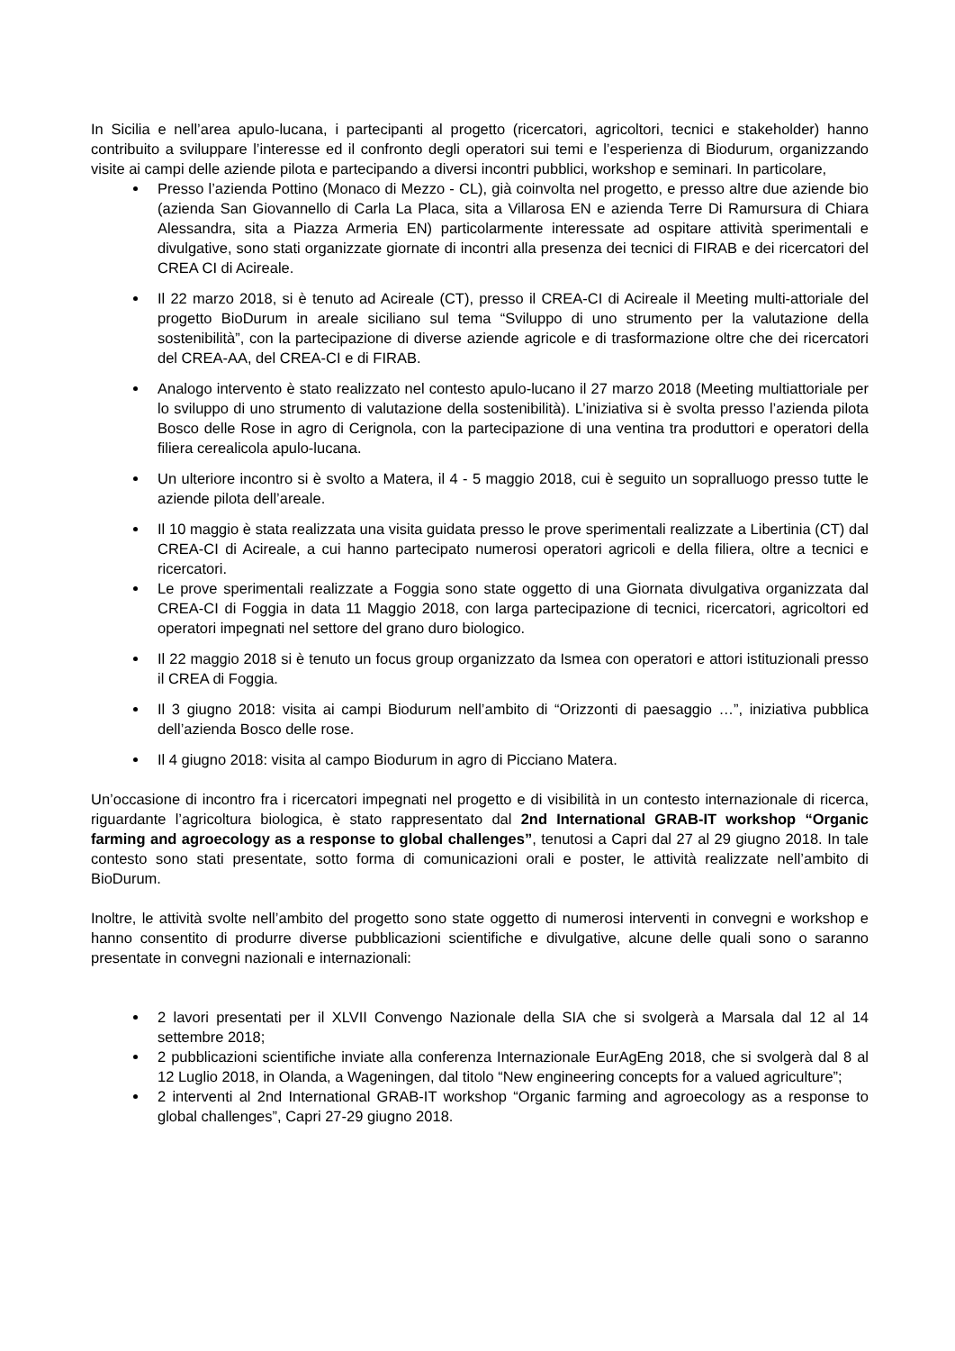In Sicilia e nell’area apulo-lucana, i partecipanti al progetto (ricercatori, agricoltori, tecnici e stakeholder) hanno contribuito a sviluppare l’interesse ed il confronto degli operatori sui temi e l’esperienza di Biodurum, organizzando visite ai campi delle aziende pilota e partecipando a diversi incontri pubblici, workshop e seminari. In particolare,
Presso l’azienda Pottino (Monaco di Mezzo - CL), già coinvolta nel progetto, e presso altre due aziende bio (azienda San Giovannello di Carla La Placa, sita a Villarosa EN e azienda Terre Di Ramursura di Chiara Alessandra, sita a Piazza Armeria EN) particolarmente interessate ad ospitare attività sperimentali e divulgative, sono stati organizzate giornate di incontri alla presenza dei tecnici di FIRAB e dei ricercatori del CREA CI di Acireale.
Il 22 marzo 2018, si è tenuto ad Acireale (CT), presso il CREA-CI di Acireale il Meeting multi-attoriale del progetto BioDurum in areale siciliano sul tema “Sviluppo di uno strumento per la valutazione della sostenibilità”, con la partecipazione di diverse aziende agricole e di trasformazione oltre che dei ricercatori del CREA-AA, del CREA-CI e di FIRAB.
Analogo intervento è stato realizzato nel contesto apulo-lucano il 27 marzo 2018 (Meeting multiattoriale per lo sviluppo di uno strumento di valutazione della sostenibilità). L’iniziativa si è svolta presso l’azienda pilota Bosco delle Rose in agro di Cerignola, con la partecipazione di una ventina tra produttori e operatori della filiera cerealicola apulo-lucana.
Un ulteriore incontro si è svolto a Matera, il 4 - 5 maggio 2018, cui è seguito un sopralluogo presso tutte le aziende pilota dell’areale.
Il 10 maggio è stata realizzata una visita guidata presso le prove sperimentali realizzate a Libertinia (CT) dal CREA-CI di Acireale, a cui hanno partecipato numerosi operatori agricoli e della filiera, oltre a tecnici e ricercatori.
Le prove sperimentali realizzate a Foggia sono state oggetto di una Giornata divulgativa organizzata dal CREA-CI di Foggia in data 11 Maggio 2018, con larga partecipazione di tecnici, ricercatori, agricoltori ed operatori impegnati nel settore del grano duro biologico.
Il 22 maggio 2018 si è tenuto un focus group organizzato da Ismea con operatori e attori istituzionali presso il CREA di Foggia.
Il 3 giugno 2018: visita ai campi Biodurum nell’ambito di “Orizzonti di paesaggio …”, iniziativa pubblica dell’azienda Bosco delle rose.
Il 4 giugno 2018: visita al campo Biodurum in agro di Picciano Matera.
Un’occasione di incontro fra i ricercatori impegnati nel progetto e di visibilità in un contesto internazionale di ricerca, riguardante l’agricoltura biologica, è stato rappresentato dal 2nd International GRAB-IT workshop “Organic farming and agroecology as a response to global challenges”, tenutosi a Capri dal 27 al 29 giugno 2018. In tale contesto sono stati presentate, sotto forma di comunicazioni orali e poster, le attività realizzate nell’ambito di BioDurum.
Inoltre, le attività svolte nell’ambito del progetto sono state oggetto di numerosi interventi in convegni e workshop e hanno consentito di produrre diverse pubblicazioni scientifiche e divulgative, alcune delle quali sono o saranno presentate in convegni nazionali e internazionali:
2 lavori presentati per il XLVII Convengo Nazionale della SIA che si svolgerà a Marsala dal 12 al 14 settembre 2018;
2 pubblicazioni scientifiche inviate alla conferenza Internazionale EurAgEng 2018, che si svolgerà dal 8 al 12 Luglio 2018, in Olanda, a Wageningen, dal titolo “New engineering concepts for a valued agriculture”;
2 interventi al 2nd International GRAB-IT workshop “Organic farming and agroecology as a response to global challenges”, Capri 27-29 giugno 2018.